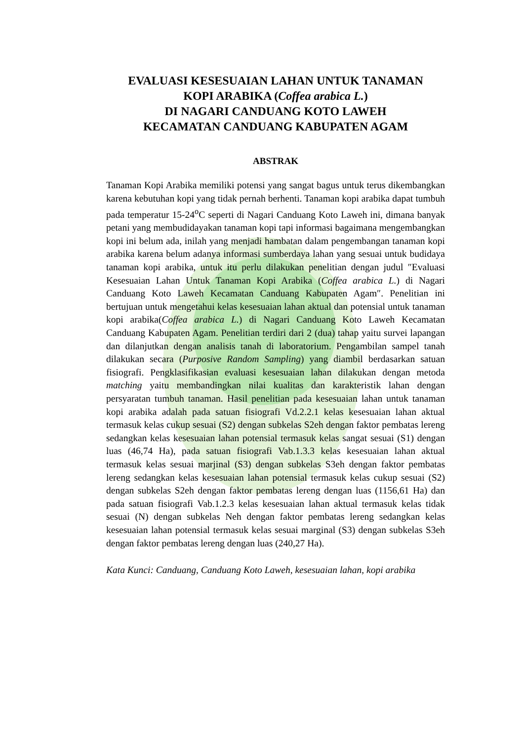EVALUASI KESESUAIAN LAHAN UNTUK TANAMAN
KOPI ARABIKA (Coffea arabica L.)
DI NAGARI CANDUANG KOTO LAWEH
KECAMATAN CANDUANG KABUPATEN AGAM
ABSTRAK
Tanaman Kopi Arabika memiliki potensi yang sangat bagus untuk terus dikembangkan karena kebutuhan kopi yang tidak pernah berhenti. Tanaman kopi arabika dapat tumbuh pada temperatur 15-24<sup>o</sup>C seperti di Nagari Canduang Koto Laweh ini, dimana banyak petani yang membudidayakan tanaman kopi tapi informasi bagaimana mengembangkan kopi ini belum ada, inilah yang menjadi hambatan dalam pengembangan tanaman kopi arabika karena belum adanya informasi sumberdaya lahan yang sesuai untuk budidaya tanaman kopi arabika, untuk itu perlu dilakukan penelitian dengan judul ″Evaluasi Kesesuaian Lahan Untuk Tanaman Kopi Arabika (Coffea arabica L.) di Nagari Canduang Koto Laweh Kecamatan Canduang Kabupaten Agam″. Penelitian ini bertujuan untuk mengetahui kelas kesesuaian lahan aktual dan potensial untuk tanaman kopi arabika(Coffea arabica L.) di Nagari Canduang Koto Laweh Kecamatan Canduang Kabupaten Agam. Penelitian terdiri dari 2 (dua) tahap yaitu survei lapangan dan dilanjutkan dengan analisis tanah di laboratorium. Pengambilan sampel tanah dilakukan secara (Purposive Random Sampling) yang diambil berdasarkan satuan fisiografi. Pengklasifikasian evaluasi kesesuaian lahan dilakukan dengan metoda matching yaitu membandingkan nilai kualitas dan karakteristik lahan dengan persyaratan tumbuh tanaman. Hasil penelitian pada kesesuaian lahan untuk tanaman kopi arabika adalah pada satuan fisiografi Vd.2.2.1 kelas kesesuaian lahan aktual termasuk kelas cukup sesuai (S2) dengan subkelas S2eh dengan faktor pembatas lereng sedangkan kelas kesesuaian lahan potensial termasuk kelas sangat sesuai (S1) dengan luas (46,74 Ha), pada satuan fisiografi Vab.1.3.3 kelas kesesuaian lahan aktual termasuk kelas sesuai marjinal (S3) dengan subkelas S3eh dengan faktor pembatas lereng sedangkan kelas kesesuaian lahan potensial termasuk kelas cukup sesuai (S2) dengan subkelas S2eh dengan faktor pembatas lereng dengan luas (1156,61 Ha) dan pada satuan fisiografi Vab.1.2.3 kelas kesesuaian lahan aktual termasuk kelas tidak sesuai (N) dengan subkelas Neh dengan faktor pembatas lereng sedangkan kelas kesesuaian lahan potensial termasuk kelas sesuai marginal (S3) dengan subkelas S3eh dengan faktor pembatas lereng dengan luas (240,27 Ha).
Kata Kunci: Canduang, Canduang Koto Laweh, kesesuaian lahan, kopi arabika